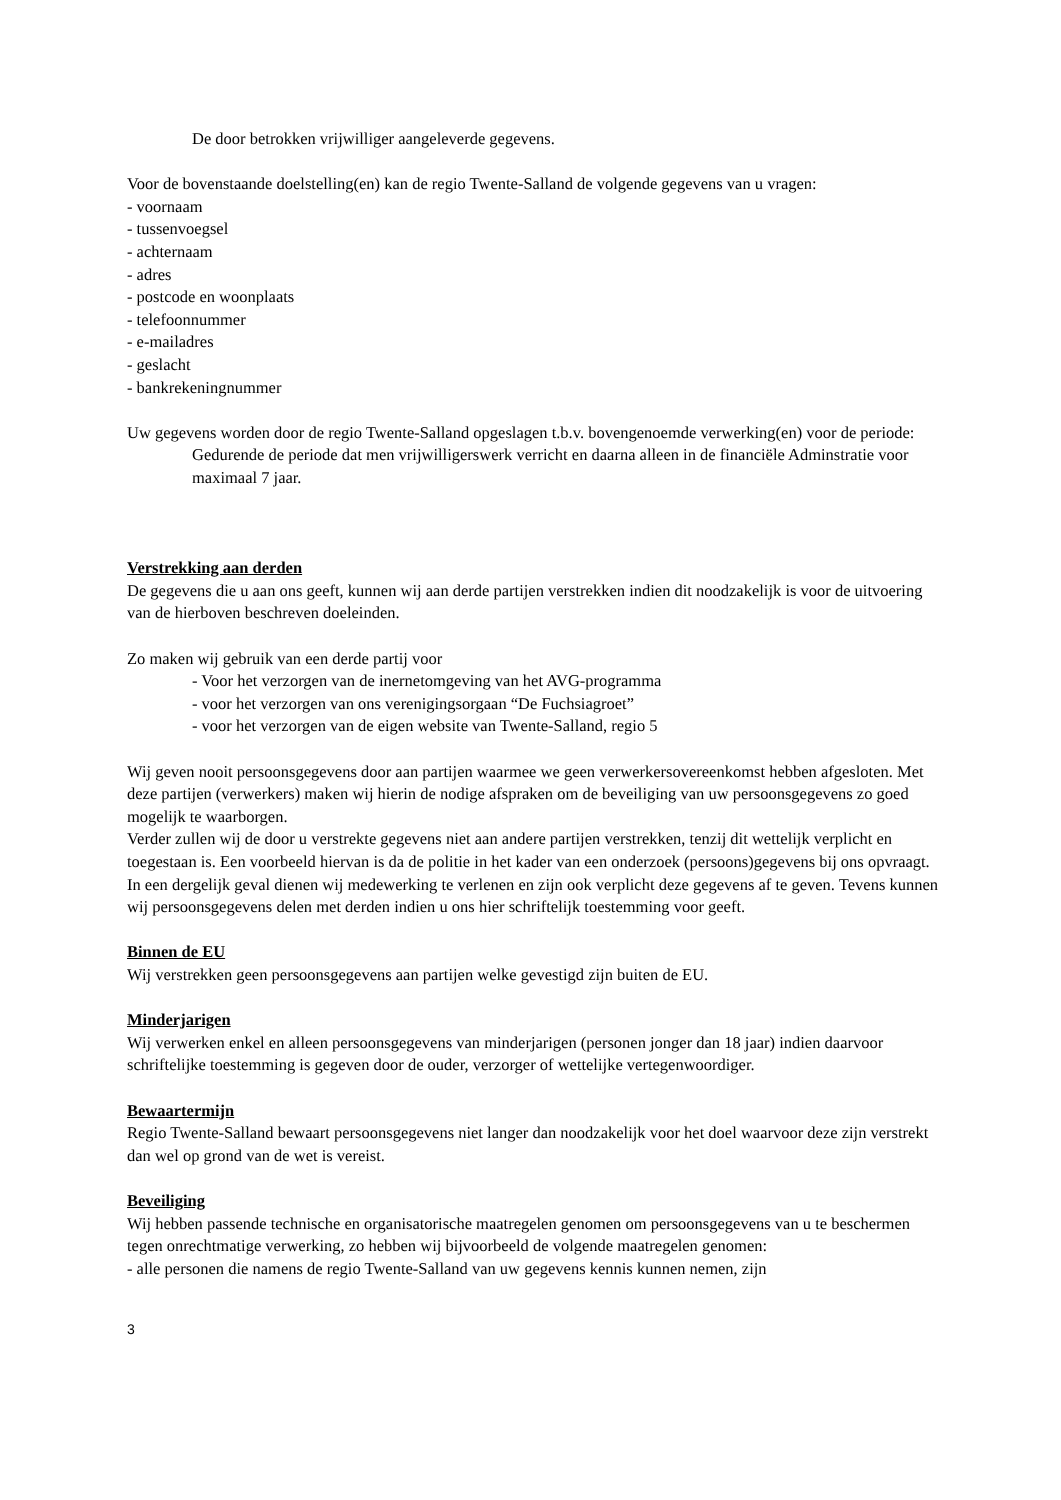De door betrokken vrijwilliger aangeleverde gegevens.
Voor de bovenstaande doelstelling(en) kan de regio Twente-Salland de volgende gegevens van u vragen:
- voornaam
- tussenvoegsel
- achternaam
- adres
- postcode en woonplaats
- telefoonnummer
- e-mailadres
- geslacht
- bankrekeningnummer
Uw gegevens worden door de regio Twente-Salland opgeslagen t.b.v. bovengenoemde verwerking(en) voor de periode:
Gedurende de periode dat men vrijwilligerswerk verricht en daarna alleen in de financiële Adminstratie voor maximaal 7 jaar.
Verstrekking aan derden
De gegevens die u aan ons geeft, kunnen wij aan derde partijen verstrekken indien dit noodzakelijk is voor de uitvoering van de hierboven beschreven doeleinden.
Zo maken wij gebruik van een derde partij voor
- Voor het verzorgen van de inernetomgeving van het AVG-programma
- voor het verzorgen van ons verenigingsorgaan “De Fuchsiagroet”
- voor het verzorgen van de eigen website van Twente-Salland, regio 5
Wij geven nooit persoonsgegevens door aan partijen waarmee we geen verwerkersovereenkomst hebben afgesloten. Met deze partijen (verwerkers) maken wij hierin de nodige afspraken om de beveiliging van uw persoonsgegevens zo goed mogelijk te waarborgen.
Verder zullen wij de door u verstrekte gegevens niet aan andere partijen verstrekken, tenzij dit wettelijk verplicht en toegestaan is. Een voorbeeld hiervan is da de politie in het kader van een onderzoek (persoons)gegevens bij ons opvraagt. In een dergelijk geval dienen wij medewerking te verlenen en zijn ook verplicht deze gegevens af te geven. Tevens kunnen wij persoonsgegevens delen met derden indien u ons hier schriftelijk toestemming voor geeft.
Binnen de EU
Wij verstrekken geen persoonsgegevens aan partijen welke gevestigd zijn buiten de EU.
Minderjarigen
Wij verwerken enkel en alleen persoonsgegevens van minderjarigen (personen jonger dan 18 jaar) indien daarvoor schriftelijke toestemming is gegeven door de ouder, verzorger of wettelijke vertegenwoordiger.
Bewaartermijn
Regio Twente-Salland bewaart persoonsgegevens niet langer dan noodzakelijk voor het doel waarvoor deze zijn verstrekt dan wel op grond van de wet is vereist.
Beveiliging
Wij hebben passende technische en organisatorische maatregelen genomen om persoonsgegevens van u te beschermen tegen onrechtmatige verwerking, zo hebben wij bijvoorbeeld de volgende maatregelen genomen:
- alle personen die namens de regio Twente-Salland van uw gegevens kennis kunnen nemen, zijn
3